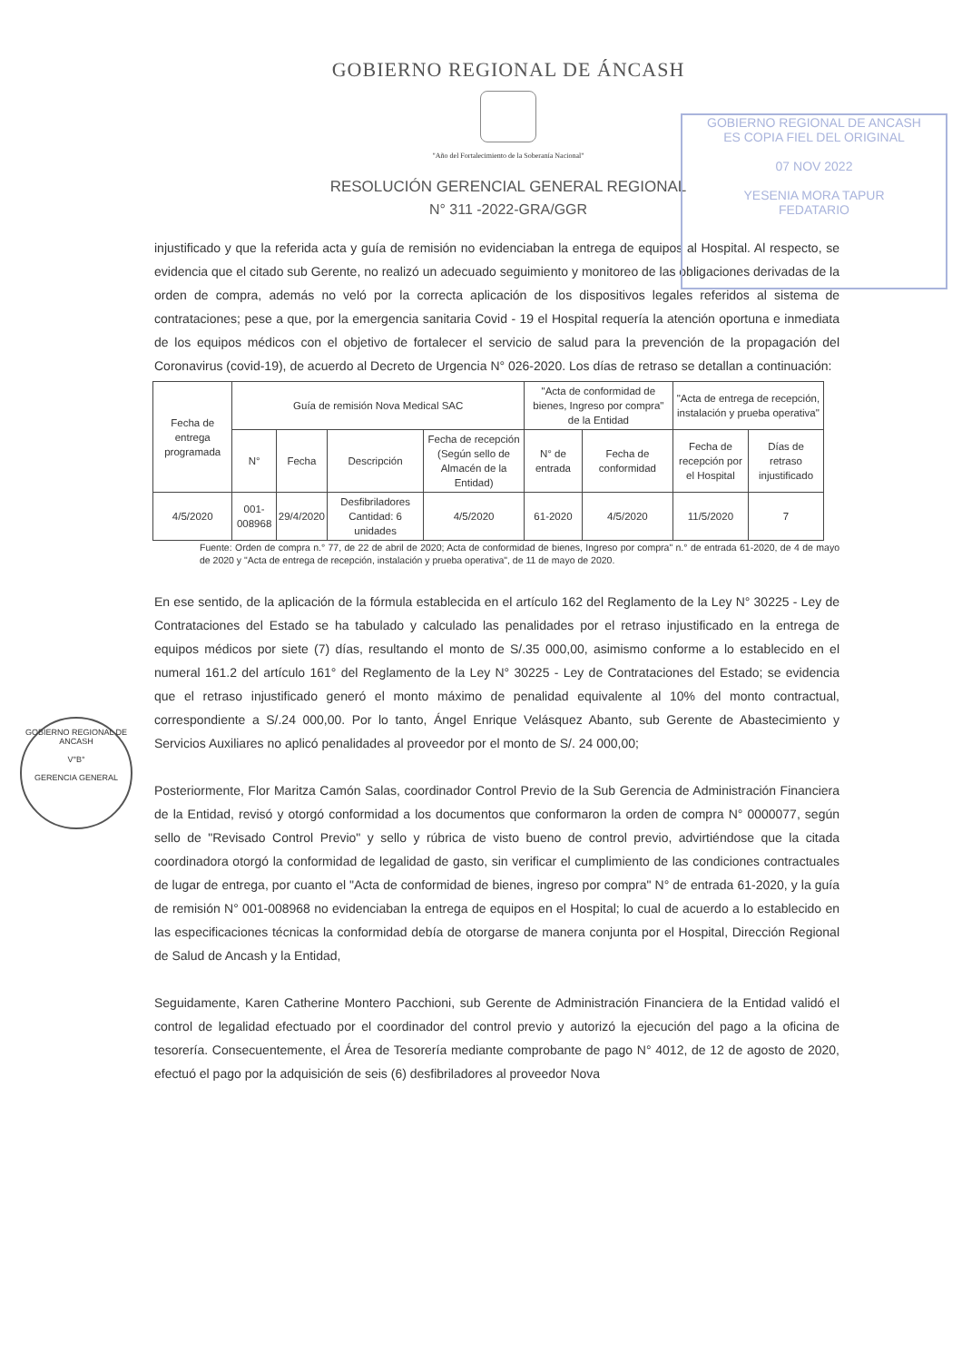GOBIERNO REGIONAL DE ÁNCASH
"Año del Fortalecimiento de la Soberanía Nacional"
RESOLUCIÓN GERENCIAL GENERAL REGIONAL
N° 311 -2022-GRA/GGR
GOBIERNO REGIONAL DE ANCASH
ES COPIA FIEL DEL ORIGINAL
07 NOV 2022
YESENIA MORA TAPUR
FEDATARIO
GOBIERNO REGIONAL DE ANCASH
V°B°
GERENCIA GENERAL
injustificado y que la referida acta y guía de remisión no evidenciaban la entrega de equipos al Hospital. Al respecto, se evidencia que el citado sub Gerente, no realizó un adecuado seguimiento y monitoreo de las obligaciones derivadas de la orden de compra, además no veló por la correcta aplicación de los dispositivos legales referidos al sistema de contrataciones; pese a que, por la emergencia sanitaria Covid - 19 el Hospital requería la atención oportuna e inmediata de los equipos médicos con el objetivo de fortalecer el servicio de salud para la prevención de la propagación del Coronavirus (covid-19), de acuerdo al Decreto de Urgencia N° 026-2020. Los días de retraso se detallan a continuación:
| Fecha de entrega programada | Guía de remisión Nova Medical SAC | | | | "Acta de conformidad de bienes, Ingreso por compra" de la Entidad | | "Acta de entrega de recepción, instalación y prueba operativa" | |
| --- | --- | --- | --- | --- | --- | --- | --- | --- |
| | N° | Fecha | Descripción | Fecha de recepción (Según sello de Almacén de la Entidad) | N° de entrada | Fecha de conformidad | Fecha de recepción por el Hospital | Días de retraso injustificado |
| 4/5/2020 | 001-008968 | 29/4/2020 | Desfibriladores Cantidad: 6 unidades | 4/5/2020 | 61-2020 | 4/5/2020 | 11/5/2020 | 7 |
Fuente: Orden de compra n.° 77, de 22 de abril de 2020; Acta de conformidad de bienes, Ingreso por compra" n.° de entrada 61-2020, de 4 de mayo de 2020 y "Acta de entrega de recepción, instalación y prueba operativa", de 11 de mayo de 2020.
En ese sentido, de la aplicación de la fórmula establecida en el artículo 162 del Reglamento de la Ley N° 30225 - Ley de Contrataciones del Estado se ha tabulado y calculado las penalidades por el retraso injustificado en la entrega de equipos médicos por siete (7) días, resultando el monto de S/.35 000,00, asimismo conforme a lo establecido en el numeral 161.2 del artículo 161° del Reglamento de la Ley N° 30225 - Ley de Contrataciones del Estado; se evidencia que el retraso injustificado generó el monto máximo de penalidad equivalente al 10% del monto contractual, correspondiente a S/.24 000,00. Por lo tanto, Ángel Enrique Velásquez Abanto, sub Gerente de Abastecimiento y Servicios Auxiliares no aplicó penalidades al proveedor por el monto de S/. 24 000,00;
Posteriormente, Flor Maritza Camón Salas, coordinador Control Previo de la Sub Gerencia de Administración Financiera de la Entidad, revisó y otorgó conformidad a los documentos que conformaron la orden de compra N° 0000077, según sello de "Revisado Control Previo" y sello y rúbrica de visto bueno de control previo, advirtiéndose que la citada coordinadora otorgó la conformidad de legalidad de gasto, sin verificar el cumplimiento de las condiciones contractuales de lugar de entrega, por cuanto el "Acta de conformidad de bienes, ingreso por compra" N° de entrada 61-2020, y la guía de remisión N° 001-008968 no evidenciaban la entrega de equipos en el Hospital; lo cual de acuerdo a lo establecido en las especificaciones técnicas la conformidad debía de otorgarse de manera conjunta por el Hospital, Dirección Regional de Salud de Ancash y la Entidad,
Seguidamente, Karen Catherine Montero Pacchioni, sub Gerente de Administración Financiera de la Entidad validó el control de legalidad efectuado por el coordinador del control previo y autorizó la ejecución del pago a la oficina de tesorería. Consecuentemente, el Área de Tesorería mediante comprobante de pago N° 4012, de 12 de agosto de 2020, efectuó el pago por la adquisición de seis (6) desfibriladores al proveedor Nova